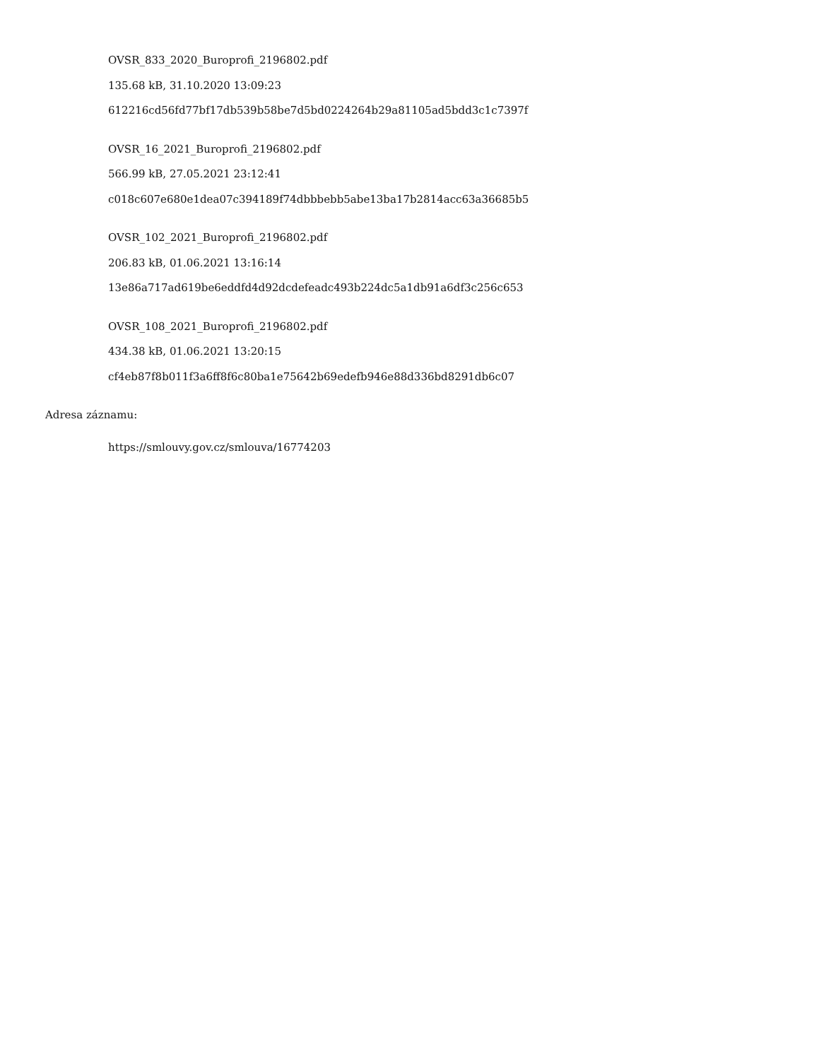OVSR_833_2020_Buroprofi_2196802.pdf
135.68 kB, 31.10.2020 13:09:23
612216cd56fd77bf17db539b58be7d5bd0224264b29a81105ad5bdd3c1c7397f
OVSR_16_2021_Buroprofi_2196802.pdf
566.99 kB, 27.05.2021 23:12:41
c018c607e680e1dea07c394189f74dbbbebb5abe13ba17b2814acc63a36685b5
OVSR_102_2021_Buroprofi_2196802.pdf
206.83 kB, 01.06.2021 13:16:14
13e86a717ad619be6eddfd4d92dcdefeadc493b224dc5a1db91a6df3c256c653
OVSR_108_2021_Buroprofi_2196802.pdf
434.38 kB, 01.06.2021 13:20:15
cf4eb87f8b011f3a6ff8f6c80ba1e75642b69edefb946e88d336bd8291db6c07
Adresa záznamu:
https://smlouvy.gov.cz/smlouva/16774203